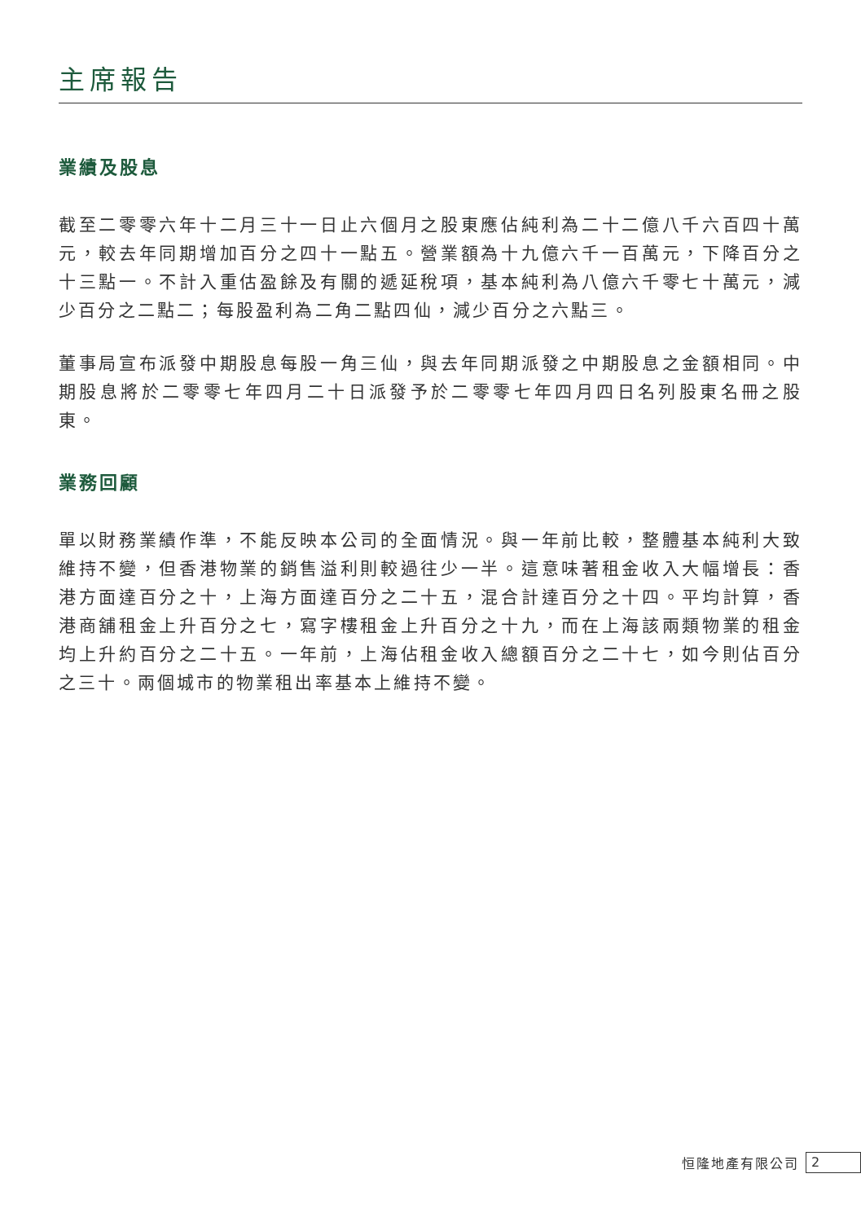主席報告
業績及股息
截至二零零六年十二月三十一日止六個月之股東應佔純利為二十二億八千六百四十萬元，較去年同期增加百分之四十一點五。營業額為十九億六千一百萬元，下降百分之十三點一。不計入重估盈餘及有關的遞延稅項，基本純利為八億六千零七十萬元，減少百分之二點二；每股盈利為二角二點四仙，減少百分之六點三。
董事局宣布派發中期股息每股一角三仙，與去年同期派發之中期股息之金額相同。中期股息將於二零零七年四月二十日派發予於二零零七年四月四日名列股東名冊之股東。
業務回顧
單以財務業績作準，不能反映本公司的全面情況。與一年前比較，整體基本純利大致維持不變，但香港物業的銷售溢利則較過往少一半。這意味著租金收入大幅增長：香港方面達百分之十，上海方面達百分之二十五，混合計達百分之十四。平均計算，香港商舖租金上升百分之七，寫字樓租金上升百分之十九，而在上海該兩類物業的租金均上升約百分之二十五。一年前，上海佔租金收入總額百分之二十七，如今則佔百分之三十。兩個城市的物業租出率基本上維持不變。
恒隆地產有限公司 2